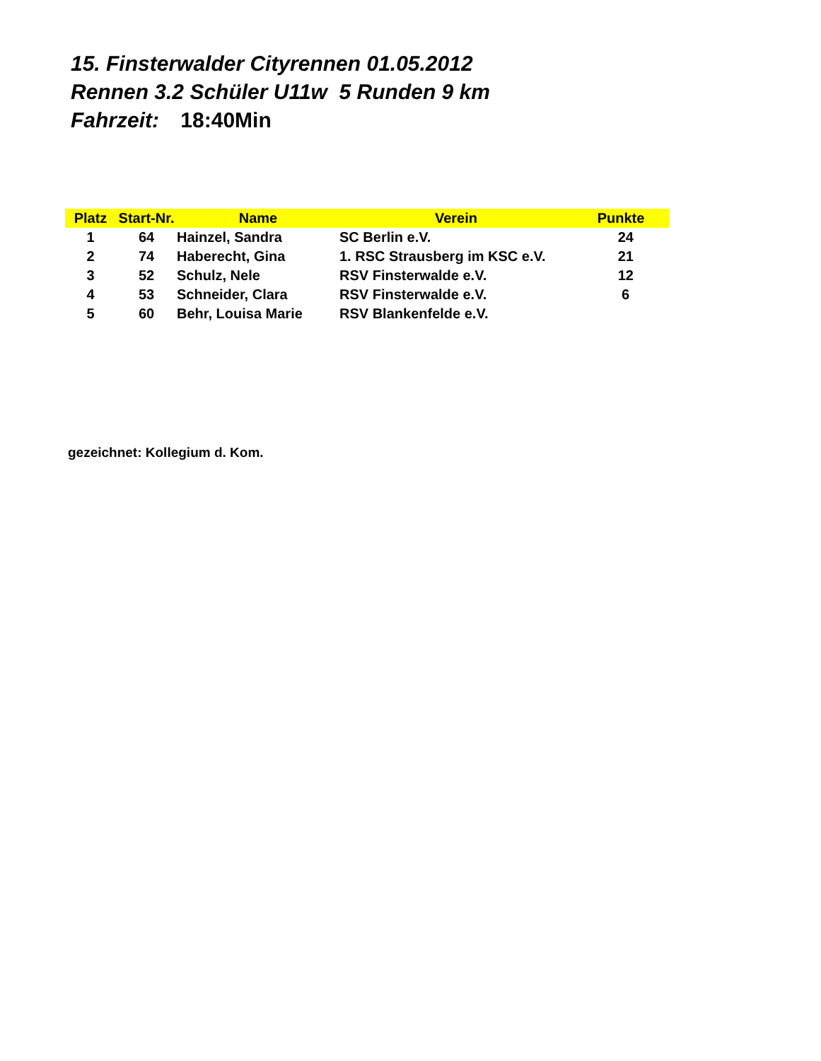15. Finsterwalder Cityrennen 01.05.2012
Rennen 3.2 Schüler U11w 5 Runden 9 km
Fahrzeit: 18:40Min
| Platz | Start-Nr. | Name | Verein | Punkte |
| --- | --- | --- | --- | --- |
| 1 | 64 | Hainzel, Sandra | SC Berlin e.V. | 24 |
| 2 | 74 | Haberecht, Gina | 1. RSC Strausberg im KSC e.V. | 21 |
| 3 | 52 | Schulz, Nele | RSV Finsterwalde e.V. | 12 |
| 4 | 53 | Schneider, Clara | RSV Finsterwalde e.V. | 6 |
| 5 | 60 | Behr, Louisa Marie | RSV Blankenfelde e.V. | |
gezeichnet: Kollegium d. Kom.